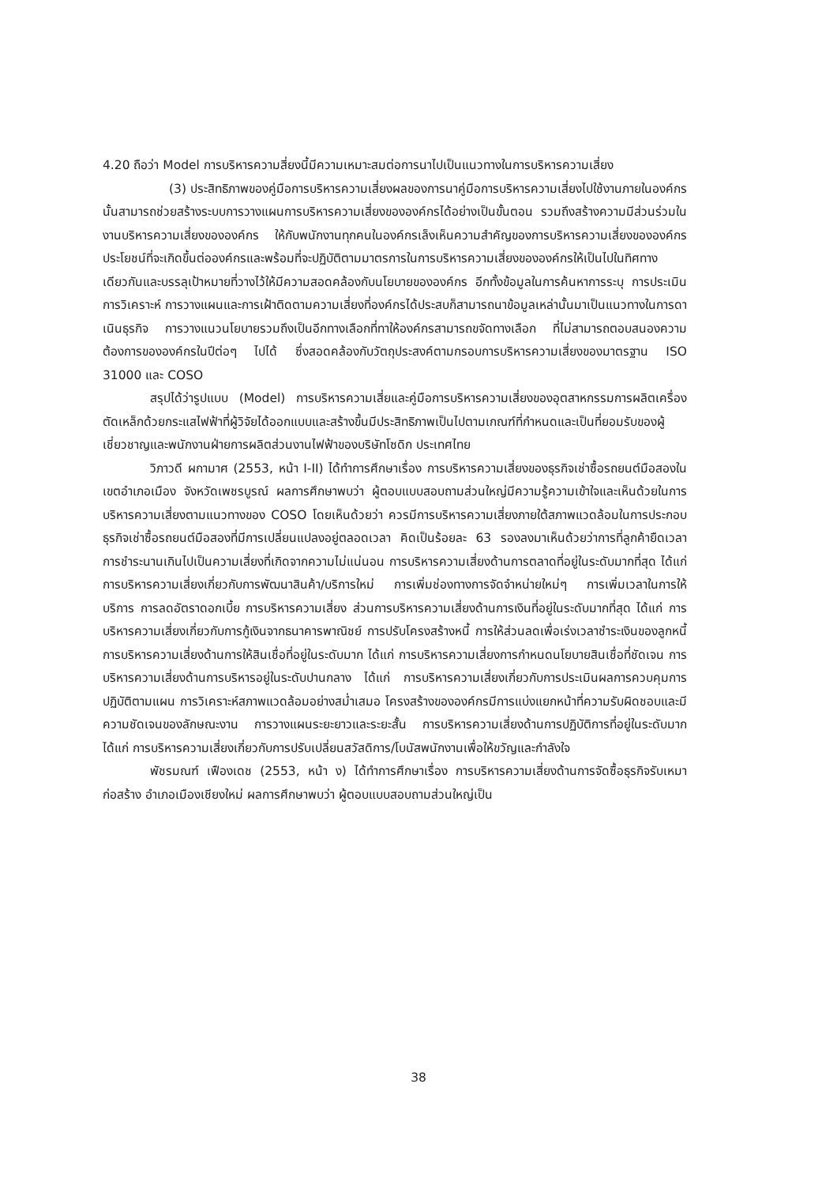4.20 ถือว่า Model การบริหารความสี่ยงนี้มีความเหมาะสมต่อการนาไปเป็นแนวทางในการบริหารความเสี่ยง
(3) ประสิทธิภาพของคู่มือการบริหารความเสี่ยงผลของการนาคู่มือการบริหารความเสี่ยงไปใช้งานภายในองค์กรนั้นสามารถช่วยสร้างระบบการวางแผนการบริหารความเสี่ยงขององค์กรได้อย่างเป็นขั้นตอน รวมถึงสร้างความมีส่วนร่วมในงานบริหารความเสี่ยงขององค์กร ให้กับพนักงานทุกคนในองค์กรเล็งเห็นความสำคัญของการบริหารความเสี่ยงขององค์กร ประโยชน์ที่จะเกิดขึ้นต่อองค์กรและพร้อมที่จะปฏิบัติตามมาตรการในการบริหารความเสี่ยงขององค์กรให้เป็นไปในทิศทางเดียวกันและบรรลุเป้าหมายที่วางไว้ให้มีความสอดคล้องกับนโยบายขององค์กร อีกทั้งข้อมูลในการค้นหาการระบุ การประเมิน การวิเคราะห์ การวางแผนและการเฝ้าติดตามความเสี่ยงที่องค์กรได้ประสบก็สามารถนาข้อมูลเหล่านั้นมาเป็นแนวทางในการดาเนินธุรกิจ การวางแนวนโยบายรวมถึงเป็นอีกทางเลือกที่ทาให้องค์กรสามารถขจัดทางเลือก ที่ไม่สามารถตอบสนองความต้องการขององค์กรในปีต่อๆ ไปได้ ซึ่งสอดคล้องกับวัตถุประสงค์ตามกรอบการบริหารความเสี่ยงของมาตรฐาน ISO 31000 และ COSO
สรุปได้ว่ารูปแบบ (Model) การบริหารความเสี่ยและคู่มือการบริหารความเสี่ยงของอุตสาหกรรมการผลิตเครื่องตัดเหล็กด้วยกระแสไฟฟ้าที่ผู้วิจัยได้ออกแบบและสร้างขึ้นมีประสิทธิภาพเป็นไปตามเกณฑ์ที่กำหนดและเป็นที่ยอมรับของผู้เชี่ยวชาญและพนักงานฝ่ายการผลิตส่วนงานไฟฟ้าของบริษัทโซดิก ประเทศไทย
วิภาวดี ผกามาศ (2553, หน้า I-II) ได้ทำการศึกษาเรื่อง การบริหารความเสี่ยงของธุรกิจเช่าซื้อรถยนต์มือสองในเขตอำเภอเมือง จังหวัดเพชรบูรณ์ ผลการศึกษาพบว่า ผู้ตอบแบบสอบถามส่วนใหญ่มีความรู้ความเข้าใจและเห็นด้วยในการบริหารความเสี่ยงตามแนวทางของ COSO โดยเห็นด้วยว่า ควรมีการบริหารความเสี่ยงภายใต้สภาพแวดล้อมในการประกอบธุรกิจเช่าซื้อรถยนต์มือสองที่มีการเปลี่ยนแปลงอยู่ตลอดเวลา คิดเป็นร้อยละ 63 รองลงมาเห็นด้วยว่าการที่ลูกค้ายืดเวลาการชำระนานเกินไปเป็นความเสี่ยงที่เกิดจากความไม่แน่นอน การบริหารความเสี่ยงด้านการตลาดที่อยู่ในระดับมากที่สุด ได้แก่ การบริหารความเสี่ยงเกี่ยวกับการพัฒนาสินค้า/บริการใหม่ การเพิ่มช่องทางการจัดจำหน่ายใหม่ๆ การเพิ่มเวลาในการให้บริการ การลดอัตราดอกเบี้ย การบริหารความเสี่ยง ส่วนการบริหารความเสี่ยงด้านการเงินที่อยู่ในระดับมากที่สุด ได้แก่ การบริหารความเสี่ยงเกี่ยวกับการกู้เงินจากธนาคารพาณิชย์ การปรับโครงสร้างหนี้ การให้ส่วนลดเพื่อเร่งเวลาชำระเงินของลูกหนี้ การบริหารความเสี่ยงด้านการให้สินเชื่อที่อยู่ในระดับมาก ได้แก่ การบริหารความเสี่ยงการกำหนดนโยบายสินเชื่อที่ชัดเจน การบริหารความเสี่ยงด้านการบริหารอยู่ในระดับปานกลาง ได้แก่ การบริหารความเสี่ยงเกี่ยวกับการประเมินผลการควบคุมการปฏิบัติตามแผน การวิเคราะห์สภาพแวดล้อมอย่างสม่ำเสมอ โครงสร้างขององค์กรมีการแบ่งแยกหน้าที่ความรับผิดชอบและมีความชัดเจนของลักษณะงาน การวางแผนระยะยาวและระยะสั้น การบริหารความเสี่ยงด้านการปฏิบัติการที่อยู่ในระดับมาก ได้แก่ การบริหารความเสี่ยงเกี่ยวกับการปรับเปลี่ยนสวัสดิการ/โบนัสพนักงานเพื่อให้ขวัญและกำลังใจ
พัชรมณฑ์ เฟืองเดช (2553, หน้า ง) ได้ทำการศึกษาเรื่อง การบริหารความเสี่ยงด้านการจัดซื้อธุรกิจรับเหมาก่อสร้าง อำเภอเมืองเชียงใหม่ ผลการศึกษาพบว่า ผู้ตอบแบบสอบถามส่วนใหญ่เป็น
38